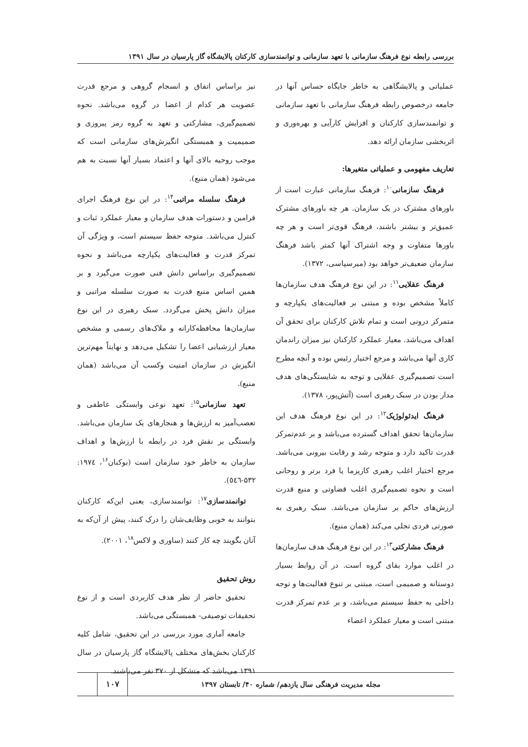بررسی رابطه نوع فرهنگ سازمانی با تعهد سازمانی و توانمندسازی کارکنان پالایشگاه گاز پارسیان در سال ۱۳۹۱
عملیاتی و پالایشگاهی به خاطر جایگاه حساس آنها در جامعه درخصوص رابطه فرهنگ سازمانی با تعهد سازمانی و توانمندسازی کارکنان و افزایش کارآیی و بهره‌وری و اثربخشی سازمان ارائه دهد.
تعاریف مفهومی و عملیاتی متغیرها:
فرهنگ سازمانی<sup>۱۰</sup>: فرهنگ سازمانی عبارت است از باورهای مشترک در یک سازمان. هر چه باورهای مشترک عمیق‌تر و بیشتر باشند، فرهنگ قوی‌تر است و هر چه باورها متفاوت و وجه اشتراک آنها کمتر باشد فرهنگ سازمان ضعیف‌تر خواهد بود (میرسپاسی، ۱۳۷۲).
فرهنگ عقلایی<sup>۱۱</sup>: در این نوع فرهنگ هدف سازمان‌ها کاملاً مشخص بوده و مبتنی بر فعالیت‌های یکپارچه و متمرکز درونی است و تمام تلاش کارکنان برای تحقق آن اهداف می‌باشد. معیار عملکرد کارکنان نیز میزان راندمان کاری آنها می‌باشد و مرجع اختیار رئیس بوده و آنچه مطرح است تصمیم‌گیری عقلایی و توجه به شایستگی‌های هدف مدار بودن در سبک رهبری است (آتش‌پور، ۱۳۷۸).
فرهنگ ایدئولوژیک<sup>۱۲</sup>: در این نوع فرهنگ هدف این سازمان‌ها تحقق اهداف گسترده می‌باشد و بر عدم‌تمرکز قدرت تاکید دارد و متوجه رشد و رقابت بیرونی می‌باشد. مرجع اختیار اغلب رهبری کاریزما یا فرد برتر و روحانی است و نحوه تصمیم‌گیری اغلب قضاوتی و منبع قدرت ارزش‌های حاکم بر سازمان می‌باشد. سبک رهبری به صورتی فردی تجلی می‌کند (همان منبع).
فرهنگ مشارکتی<sup>۱۳</sup>: در این نوع فرهنگ هدف سازمان‌ها در اغلب موارد بقای گروه است. در آن روابط بسیار دوستانه و صمیمی است، مبتنی بر تنوع فعالیت‌ها و توجه داخلی به حفظ سیستم می‌باشد، و بر عدم تمرکز قدرت مبتنی است و معیار عملکرد اعضاء
نیز براساس اتفاق و انسجام گروهی و مرجع قدرت عضویت هر کدام از اعضا در گروه می‌باشد. نحوه تصمیم‌گیری، مشارکتی و تعهد به گروه رمز پیروزی و صمیمیت و همبستگی انگیزش‌های سازمانی است که موجب روحیه بالای آنها و اعتماد بسیار آنها نسبت به هم می‌شود (همان منبع).
فرهنگ سلسله مراتبی<sup>۱۴</sup>: در این نوع فرهنگ اجرای فرامین و دستورات هدف سازمان و معیار عملکرد ثبات و کنترل می‌باشد. متوجه حفظ سیستم است، و ویژگی آن تمرکز قدرت و فعالیت‌های یکپارچه می‌باشد و نحوه تصمیم‌گیری براساس دانش فنی صورت می‌گیرد و بر همین اساس منبع قدرت به صورت سلسله مراتبی و میزان دانش پخش می‌گردد. سبک رهبری در این نوع سازمان‌ها محافظه‌کارانه و ملاک‌های رسمی و مشخص معیار ارزشیابی اعضا را تشکیل می‌دهد و نهایتاً مهم‌ترین انگیزش در سازمان امنیت وکسب آن می‌باشد (همان منبع).
تعهد سازمانی<sup>۱۵</sup>: تعهد نوعی وابستگی عاطفی و تعصب‌آمیز به ارزش‌ها و هنجارهای یک سازمان می‌باشد. وابستگی بر نقش فرد در رابطه با ارزش‌ها و اهداف سازمان به خاطر خود سازمان است (بوکنان<sup>۱۶</sup>، ۱۹۷٤: ۵۳۲-٥٤٦).
توانمندسازی<sup>۱۷</sup>: توانمندسازی، یعنی این‌که کارکنان بتوانند به خوبی وظایف‌شان را درک کنند، پیش از آن‌که به آنان بگویند چه کار کنند (ساوری و لاکس<sup>۱۸</sup>، ۲۰۰۱).
روش تحقیق
تحقیق حاضر از نظر هدف کاربردی است و از نوع تحقیقات توصیفی- همبستگی می‌باشد.
جامعه آماری مورد بررسی در این تحقیق، شامل کلیه کارکنان بخش‌های مختلف پالایشگاه گاز پارسیان در سال ۱۳۹۱ می‌باشد که متشکل از ۳۷۰ نفر می‌باشند.
مجله مدیریت فرهنگی سال یازدهم/ شماره ۴۰/ تابستان ۱۳۹۷
۱۰۷